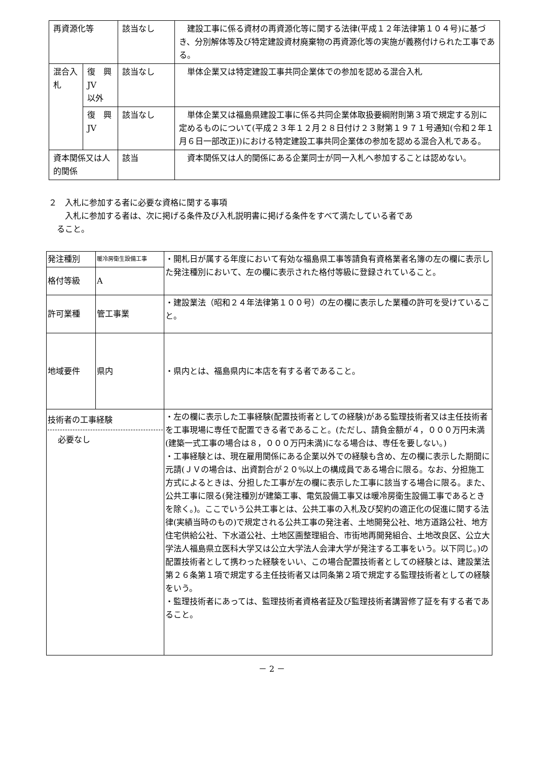| 再資源化等 | | 該当なし | 建設工事に係る資材の再資源化等に関する法律(平成１２年法律第１０４号)に基づき、分別解体等及び特定建設資材廃棄物の再資源化等の実施が義務付けられた工事である。 |
| 混合入札 | 復 興 JV 以外 | 該当なし | 単体企業又は特定建設工事共同企業体での参加を認める混合入札 |
| | 復 興 JV | 該当なし | 単体企業又は福島県建設工事に係る共同企業体取扱要綱附則第３項で規定する別に定めるものについて(平成２３年１２月２８日付け２３財第１９７１号通知(令和２年１月６日一部改正))における特定建設工事共同企業体の参加を認める混合入札である。 |
| 資本関係又は人的関係 | | 該当 | 資本関係又は人的関係にある企業同士が同一入札へ参加することは認めない。 |
２　入札に参加する者に必要な資格に関する事項
　　入札に参加する者は、次に掲げる条件及び入札説明書に掲げる条件をすべて満たしている者であ
　ること。
| 発注種別 | 暖冷房衛生設備工事 | ・開札日が属する年度において有効な福島県工事等請負有資格業者名簿の左の欄に表示した発注種別において、左の欄に表示された格付等級に登録されていること。 |
| 格付等級 | A | |
| 許可業種 | 管工事業 | ・建設業法（昭和２４年法律第１００号）の左の欄に表示した業種の許可を受けていること。 |
| 地域要件 | 県内 | ・県内とは、福島県内に本店を有する者であること。 |
| 技術者の工事経験 必要なし | | ・左の欄に表示した工事経験(配置技術者としての経験)がある監理技術者又は主任技術者を工事現場に専任で配置できる者であること。(ただし、請負金額が４，０００万円未満(建築一式工事の場合は８，０００万円未満)になる場合は、専任を要しない。) ・工事経験とは、現在雇用関係にある企業以外での経験も含め、左の欄に表示した期間に元請(ＪＶの場合は、出資割合が２０%以上の構成員である場合に限る。なお、分担施工方式によるときは、分担した工事が左の欄に表示した工事に該当する場合に限る。また、公共工事に限る(発注種別が建築工事、電気設備工事又は暖冷房衛生設備工事であるときを除く。)。ここでいう公共工事とは、公共工事の入札及び契約の適正化の促進に関する法律(実績当時のもの)で規定される公共工事の発注者、土地開発公社、地方道路公社、地方住宅供給公社、下水道公社、土地区画整理組合、市街地再開発組合、土地改良区、公立大学法人福島県立医科大学又は公立大学法人会津大学が発注する工事をいう。以下同じ。)の配置技術者として携わった経験をいい、この場合配置技術者としての経験とは、建設業法第２６条第１項で規定する主任技術者又は同条第２項で規定する監理技術者としての経験をいう。 ・監理技術者にあっては、監理技術者資格者証及び監理技術者講習修了証を有する者であること。 |
－ 2 －